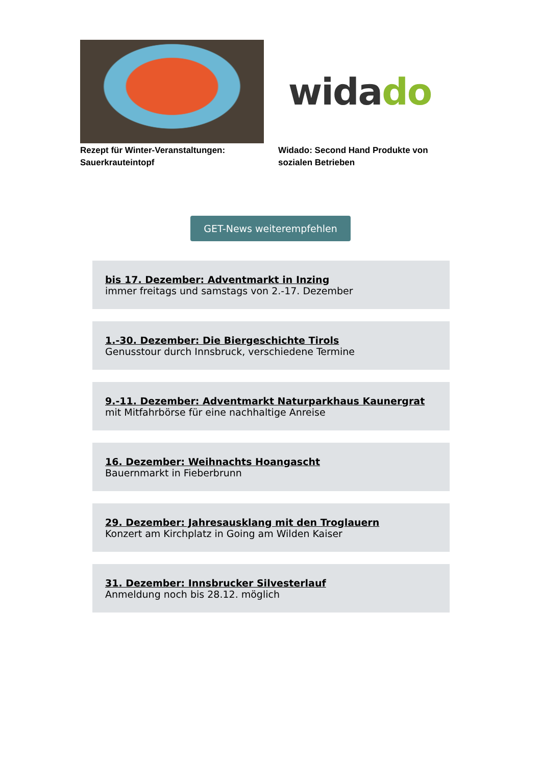Rezept für Winter-Veranstaltungen: Sauerkrauteintopf
wida do
Widado: Second Hand Produkte von sozialen Betrieben
GET-News weiterempfehlen
bis 17. Dezember: Adventmarkt in Inzing
immer freitags und samstags von 2.-17. Dezember
1.-30. Dezember: Die Biergeschichte Tirols
Genusstour durch Innsbruck, verschiedene Termine
9.-11. Dezember: Adventmarkt Naturparkhaus Kaunergrat
mit Mitfahrbörse für eine nachhaltige Anreise
16. Dezember: Weihnachts Hoangascht
Bauernmarkt in Fieberbrunn
29. Dezember: Jahresausklang mit den Troglauern
Konzert am Kirchplatz in Going am Wilden Kaiser
31. Dezember: Innsbrucker Silvesterlauf
Anmeldung noch bis 28.12. möglich